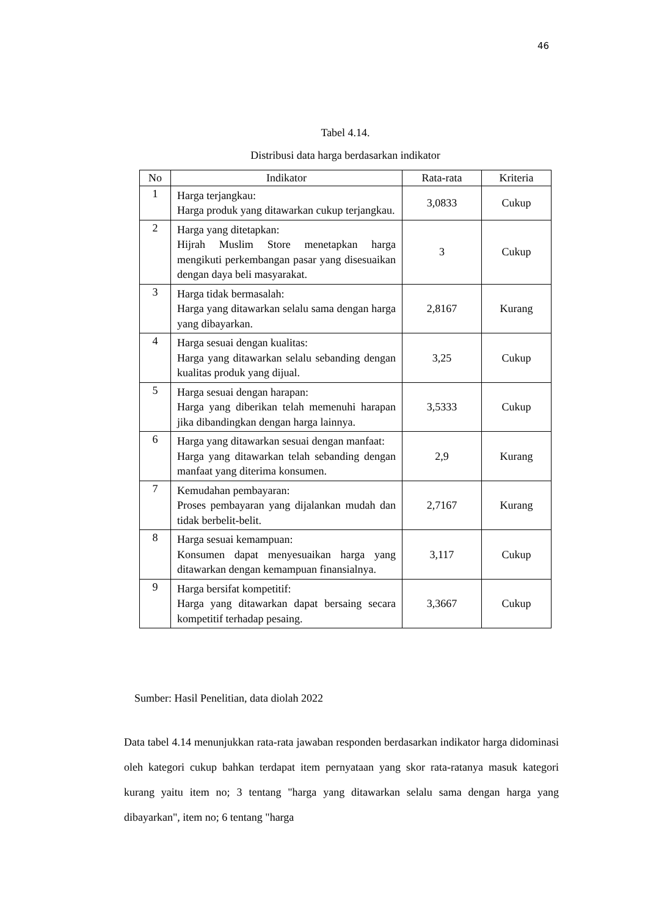46
Tabel 4.14.
Distribusi data harga berdasarkan indikator
| No | Indikator | Rata-rata | Kriteria |
| --- | --- | --- | --- |
| 1 | Harga terjangkau: Harga produk yang ditawarkan cukup terjangkau. | 3,0833 | Cukup |
| 2 | Harga yang ditetapkan: Hijrah Muslim Store menetapkan harga mengikuti perkembangan pasar yang disesuaikan dengan daya beli masyarakat. | 3 | Cukup |
| 3 | Harga tidak bermasalah: Harga yang ditawarkan selalu sama dengan harga yang dibayarkan. | 2,8167 | Kurang |
| 4 | Harga sesuai dengan kualitas: Harga yang ditawarkan selalu sebanding dengan kualitas produk yang dijual. | 3,25 | Cukup |
| 5 | Harga sesuai dengan harapan: Harga yang diberikan telah memenuhi harapan jika dibandingkan dengan harga lainnya. | 3,5333 | Cukup |
| 6 | Harga yang ditawarkan sesuai dengan manfaat: Harga yang ditawarkan telah sebanding dengan manfaat yang diterima konsumen. | 2,9 | Kurang |
| 7 | Kemudahan pembayaran: Proses pembayaran yang dijalankan mudah dan tidak berbelit-belit. | 2,7167 | Kurang |
| 8 | Harga sesuai kemampuan: Konsumen dapat menyesuaikan harga yang ditawarkan dengan kemampuan finansialnya. | 3,117 | Cukup |
| 9 | Harga bersifat kompetitif: Harga yang ditawarkan dapat bersaing secara kompetitif terhadap pesaing. | 3,3667 | Cukup |
Sumber: Hasil Penelitian, data diolah 2022
Data tabel 4.14 menunjukkan rata-rata jawaban responden berdasarkan indikator harga didominasi oleh kategori cukup bahkan terdapat item pernyataan yang skor rata-ratanya masuk kategori kurang yaitu item no; 3 tentang "harga yang ditawarkan selalu sama dengan harga yang dibayarkan", item no; 6 tentang "harga